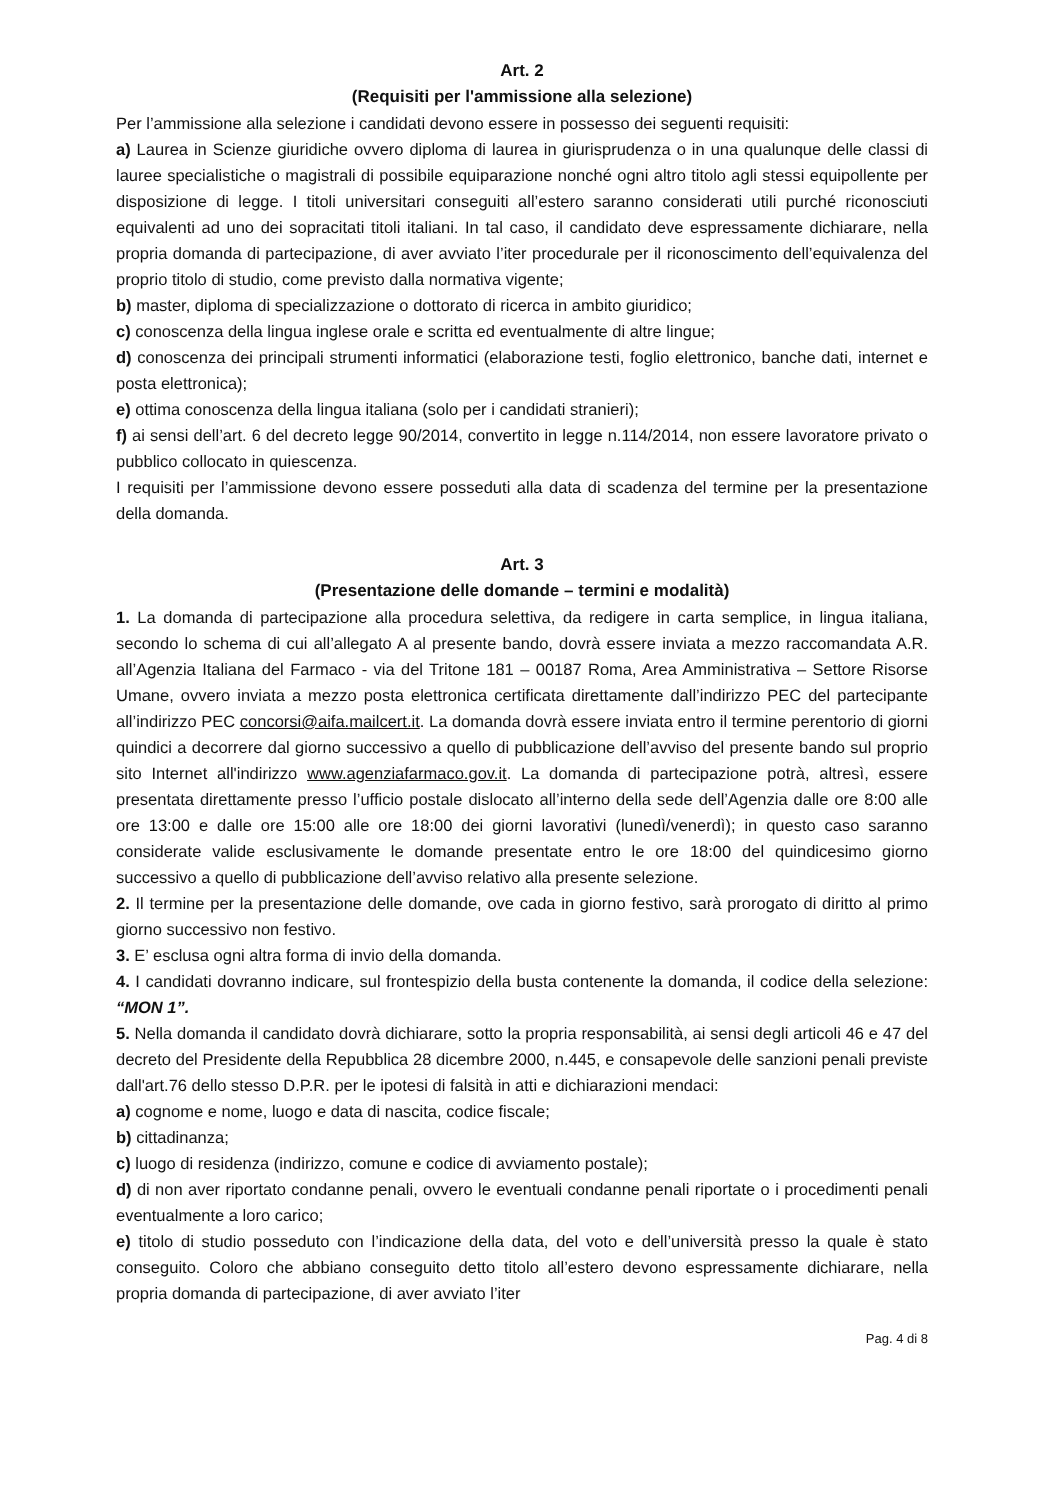Art. 2
(Requisiti per l'ammissione alla selezione)
Per l’ammissione alla selezione i candidati devono essere in possesso dei seguenti requisiti:
a) Laurea in Scienze giuridiche ovvero diploma di laurea in giurisprudenza o in una qualunque delle classi di lauree specialistiche o magistrali di possibile equiparazione nonché ogni altro titolo agli stessi equipollente per disposizione di legge. I titoli universitari conseguiti all’estero saranno considerati utili purché riconosciuti equivalenti ad uno dei sopracitati titoli italiani. In tal caso, il candidato deve espressamente dichiarare, nella propria domanda di partecipazione, di aver avviato l’iter procedurale per il riconoscimento dell’equivalenza del proprio titolo di studio, come previsto dalla normativa vigente;
b) master, diploma di specializzazione o dottorato di ricerca in ambito giuridico;
c) conoscenza della lingua inglese orale e scritta ed eventualmente di altre lingue;
d) conoscenza dei principali strumenti informatici (elaborazione testi, foglio elettronico, banche dati, internet e posta elettronica);
e) ottima conoscenza della lingua italiana (solo per i candidati stranieri);
f) ai sensi dell’art. 6 del decreto legge 90/2014, convertito in legge n.114/2014, non essere lavoratore privato o pubblico collocato in quiescenza.
I requisiti per l’ammissione devono essere posseduti alla data di scadenza del termine per la presentazione della domanda.
Art. 3
(Presentazione delle domande – termini e modalità)
1. La domanda di partecipazione alla procedura selettiva, da redigere in carta semplice, in lingua italiana, secondo lo schema di cui all’allegato A al presente bando, dovrà essere inviata a mezzo raccomandata A.R. all’Agenzia Italiana del Farmaco - via del Tritone 181 – 00187 Roma, Area Amministrativa – Settore Risorse Umane, ovvero inviata a mezzo posta elettronica certificata direttamente dall’indirizzo PEC del partecipante all’indirizzo PEC concorsi@aifa.mailcert.it. La domanda dovrà essere inviata entro il termine perentorio di giorni quindici a decorrere dal giorno successivo a quello di pubblicazione dell’avviso del presente bando sul proprio sito Internet all'indirizzo www.agenziafarmaco.gov.it. La domanda di partecipazione potrà, altresì, essere presentata direttamente presso l’ufficio postale dislocato all’interno della sede dell’Agenzia dalle ore 8:00 alle ore 13:00 e dalle ore 15:00 alle ore 18:00 dei giorni lavorativi (lunedì/venerdì); in questo caso saranno considerate valide esclusivamente le domande presentate entro le ore 18:00 del quindicesimo giorno successivo a quello di pubblicazione dell’avviso relativo alla presente selezione.
2. Il termine per la presentazione delle domande, ove cada in giorno festivo, sarà prorogato di diritto al primo giorno successivo non festivo.
3. E’ esclusa ogni altra forma di invio della domanda.
4. I candidati dovranno indicare, sul frontespizio della busta contenente la domanda, il codice della selezione: “MON 1”.
5. Nella domanda il candidato dovrà dichiarare, sotto la propria responsabilità, ai sensi degli articoli 46 e 47 del decreto del Presidente della Repubblica 28 dicembre 2000, n.445, e consapevole delle sanzioni penali previste dall'art.76 dello stesso D.P.R. per le ipotesi di falsità in atti e dichiarazioni mendaci:
a) cognome e nome, luogo e data di nascita, codice fiscale;
b) cittadinanza;
c) luogo di residenza (indirizzo, comune e codice di avviamento postale);
d) di non aver riportato condanne penali, ovvero le eventuali condanne penali riportate o i procedimenti penali eventualmente a loro carico;
e) titolo di studio posseduto con l’indicazione della data, del voto e dell’università presso la quale è stato conseguito. Coloro che abbiano conseguito detto titolo all’estero devono espressamente dichiarare, nella propria domanda di partecipazione, di aver avviato l’iter
Pag. 4 di 8